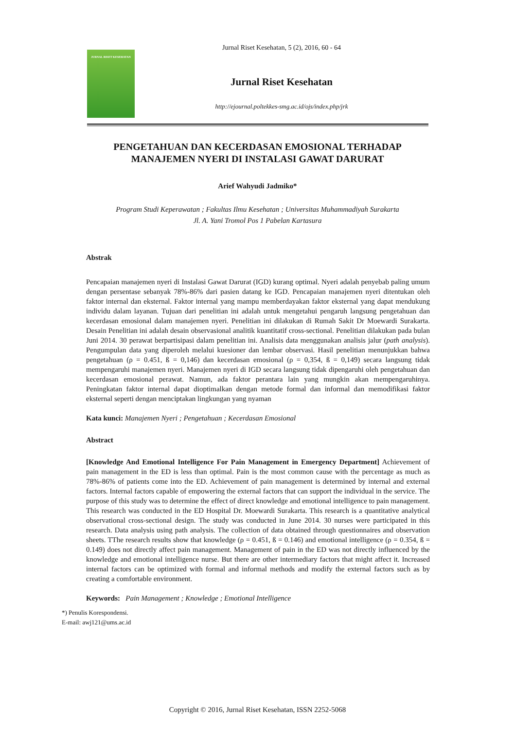JURNAL RISET KESEHATAN
Jurnal Riset Kesehatan, 5 (2), 2016, 60 - 64
Jurnal Riset Kesehatan
http://ejournal.poltekkes-smg.ac.id/ojs/index.php/jrk
PENGETAHUAN DAN KECERDASAN EMOSIONAL TERHADAP MANAJEMEN NYERI DI INSTALASI GAWAT DARURAT
Arief Wahyudi Jadmiko*
Program Studi Keperawatan ; Fakultas Ilmu Kesehatan ; Universitas Muhammadiyah Surakarta
Jl. A. Yani Tromol Pos 1 Pabelan Kartasura
Abstrak
Pencapaian manajemen nyeri di Instalasi Gawat Darurat (IGD) kurang optimal. Nyeri adalah penyebab paling umum dengan persentase sebanyak 78%-86% dari pasien datang ke IGD. Pencapaian manajemen nyeri ditentukan oleh faktor internal dan eksternal. Faktor internal yang mampu memberdayakan faktor eksternal yang dapat mendukung individu dalam layanan. Tujuan dari penelitian ini adalah untuk mengetahui pengaruh langsung pengetahuan dan kecerdasan emosional dalam manajemen nyeri. Penelitian ini dilakukan di Rumah Sakit Dr Moewardi Surakarta. Desain Penelitian ini adalah desain observasional analitik kuantitatif cross-sectional. Penelitian dilakukan pada bulan Juni 2014. 30 perawat berpartisipasi dalam penelitian ini. Analisis data menggunakan analisis jalur (path analysis). Pengumpulan data yang diperoleh melalui kuesioner dan lembar observasi. Hasil penelitian menunjukkan bahwa pengetahuan (ρ = 0.451, ß = 0,146) dan kecerdasan emosional (ρ = 0,354, ß = 0,149) secara langsung tidak mempengaruhi manajemen nyeri. Manajemen nyeri di IGD secara langsung tidak dipengaruhi oleh pengetahuan dan kecerdasan emosional perawat. Namun, ada faktor perantara lain yang mungkin akan mempengaruhinya. Peningkatan faktor internal dapat dioptimalkan dengan metode formal dan informal dan memodifikasi faktor eksternal seperti dengan menciptakan lingkungan yang nyaman
Kata kunci: Manajemen Nyeri ; Pengetahuan ; Kecerdasan Emosional
Abstract
[Knowledge And Emotional Intelligence For Pain Management in Emergency Department] Achievement of pain management in the ED is less than optimal. Pain is the most common cause with the percentage as much as 78%-86% of patients come into the ED. Achievement of pain management is determined by internal and external factors. Internal factors capable of empowering the external factors that can support the individual in the service. The purpose of this study was to determine the effect of direct knowledge and emotional intelligence to pain management. This research was conducted in the ED Hospital Dr. Moewardi Surakarta. This research is a quantitative analytical observational cross-sectional design. The study was conducted in June 2014. 30 nurses were participated in this research. Data analysis using path analysis. The collection of data obtained through questionnaires and observation sheets. TThe research results show that knowledge (ρ = 0.451, ß = 0.146) and emotional intelligence (ρ = 0.354, ß = 0.149) does not directly affect pain management. Management of pain in the ED was not directly influenced by the knowledge and emotional intelligence nurse. But there are other intermediary factors that might affect it. Increased internal factors can be optimized with formal and informal methods and modify the external factors such as by creating a comfortable environment.
Keywords: Pain Management ; Knowledge ; Emotional Intelligence
*) Penulis Korespondensi.
E-mail: awj121@ums.ac.id
Copyright © 2016, Jurnal Riset Kesehatan, ISSN 2252-5068